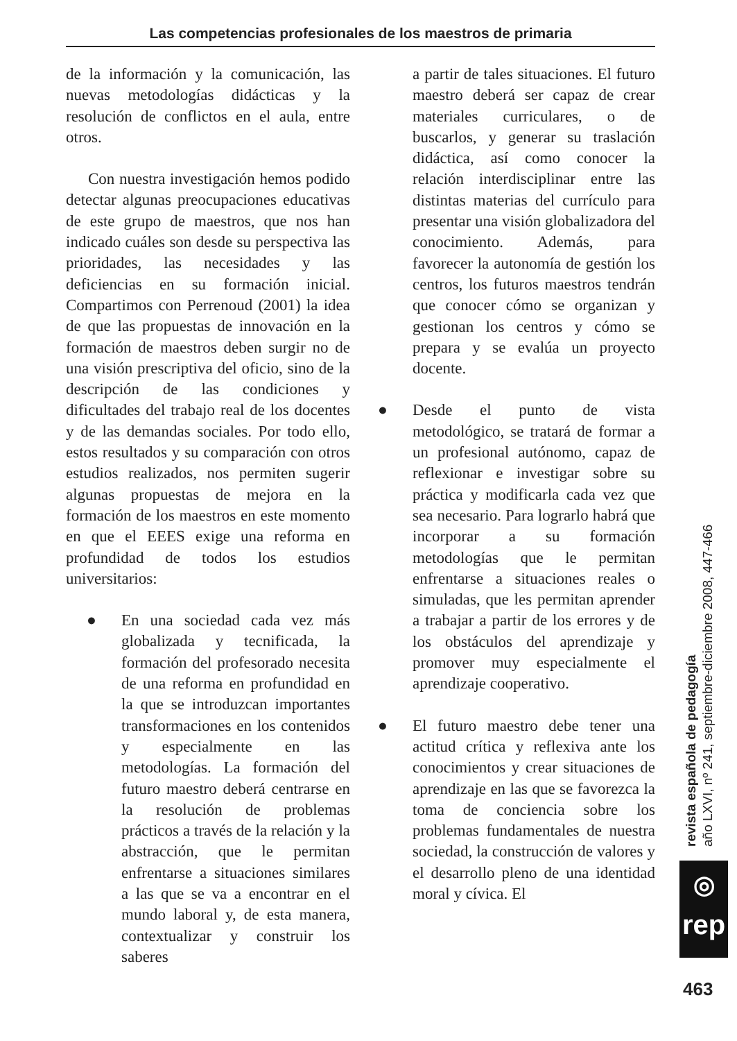Las competencias profesionales de los maestros de primaria
de la información y la comunicación, las nuevas metodologías didácticas y la resolución de conflictos en el aula, entre otros.
Con nuestra investigación hemos podido detectar algunas preocupaciones educativas de este grupo de maestros, que nos han indicado cuáles son desde su perspectiva las prioridades, las necesidades y las deficiencias en su formación inicial. Compartimos con Perrenoud (2001) la idea de que las propuestas de innovación en la formación de maestros deben surgir no de una visión prescriptiva del oficio, sino de la descripción de las condiciones y dificultades del trabajo real de los docentes y de las demandas sociales. Por todo ello, estos resultados y su comparación con otros estudios realizados, nos permiten sugerir algunas propuestas de mejora en la formación de los maestros en este momento en que el EEES exige una reforma en profundidad de todos los estudios universitarios:
● En una sociedad cada vez más globalizada y tecnificada, la formación del profesorado necesita de una reforma en profundidad en la que se introduzcan importantes transformaciones en los contenidos y especialmente en las metodologías. La formación del futuro maestro deberá centrarse en la resolución de problemas prácticos a través de la relación y la abstracción, que le permitan enfrentarse a situaciones similares a las que se va a encontrar en el mundo laboral y, de esta manera, contextualizar y construir los saberes
a partir de tales situaciones. El futuro maestro deberá ser capaz de crear materiales curriculares, o de buscarlos, y generar su traslación didáctica, así como conocer la relación interdisciplinar entre las distintas materias del currículo para presentar una visión globalizadora del conocimiento. Además, para favorecer la autonomía de gestión los centros, los futuros maestros tendrán que conocer cómo se organizan y gestionan los centros y cómo se prepara y se evalúa un proyecto docente.
● Desde el punto de vista metodológico, se tratará de formar a un profesional autónomo, capaz de reflexionar e investigar sobre su práctica y modificarla cada vez que sea necesario. Para lograrlo habrá que incorporar a su formación metodologías que le permitan enfrentarse a situaciones reales o simuladas, que les permitan aprender a trabajar a partir de los errores y de los obstáculos del aprendizaje y promover muy especialmente el aprendizaje cooperativo.
● El futuro maestro debe tener una actitud crítica y reflexiva ante los conocimientos y crear situaciones de aprendizaje en las que se favorezca la toma de conciencia sobre los problemas fundamentales de nuestra sociedad, la construcción de valores y el desarrollo pleno de una identidad moral y cívica. El
revista española de pedagogía
año LXVI, nº 241, septiembre-diciembre 2008, 447-466
◎
rep
463